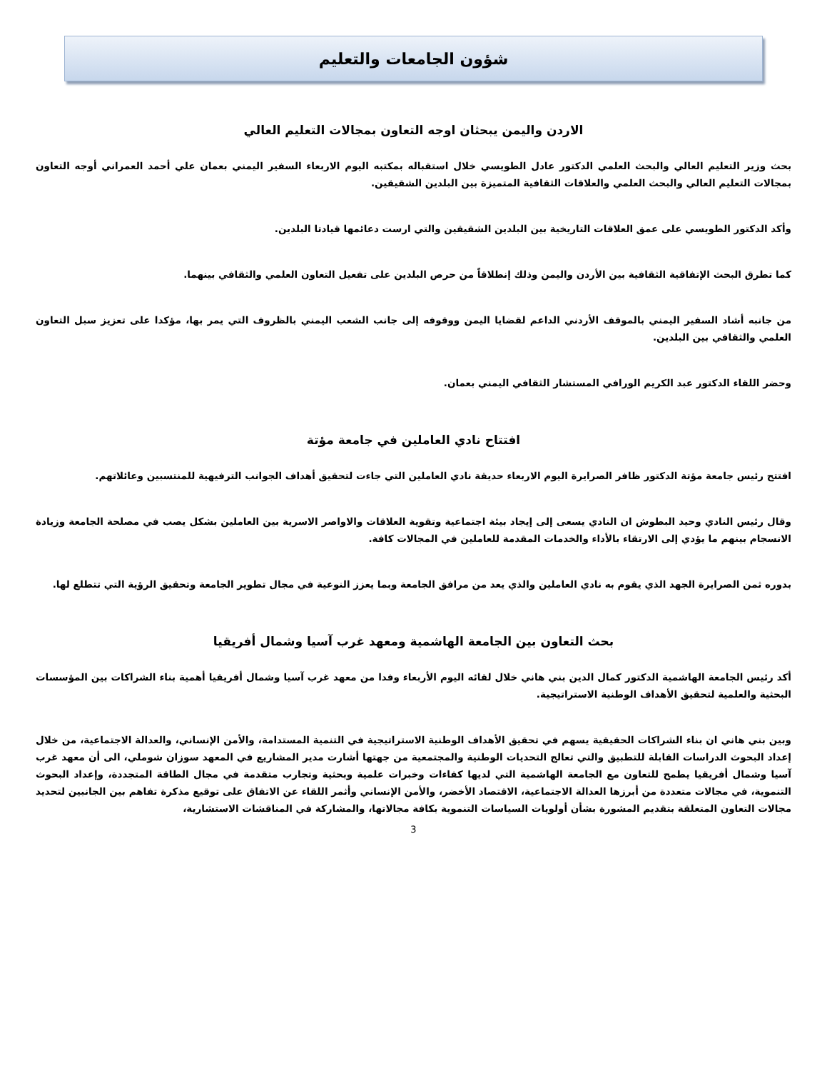شؤون الجامعات والتعليم
الاردن واليمن يبحثان اوجه التعاون بمجالات التعليم العالي
بحث وزير التعليم العالي والبحث العلمي الدكتور عادل الطويسي خلال استقباله بمكتبه اليوم الاربعاء السفير اليمني بعمان علي أحمد العمراني أوجه التعاون بمجالات التعليم العالي والبحث العلمي والعلاقات الثقافية المتميزة بين البلدين الشقيقين.
وأكد الدكتور الطويسي على عمق العلاقات التاريخية بين البلدين الشقيقين والتي ارست دعائمها قيادتا البلدين.
كما تطرق البحث الإتفاقية الثقافية بين الأردن واليمن وذلك إنطلاقاً من حرص البلدين على تفعيل التعاون العلمي والثقافي بينهما.
من جانبه أشاد السفير اليمني بالموقف الأردني الداعم لقضايا اليمن ووقوفه إلى جانب الشعب اليمني بالظروف التي يمر بها، مؤكدا على تعزيز سبل التعاون العلمي والثقافي بين البلدين.
وحضر اللقاء الدكتور عبد الكريم الورافي المستشار الثقافي اليمني بعمان.
افتتاح نادي العاملين في جامعة مؤتة
افتتح رئيس جامعة مؤتة الدكتور ظافر الصرايرة اليوم الاربعاء حديقة نادي العاملين التي جاءت لتحقيق أهداف الجوانب الترفيهية للمنتسبين وعائلاتهم.
وقال رئيس النادي وحيد البطوش ان النادي يسعى إلى إيجاد بيئة اجتماعية وتقوية العلاقات والاواصر الاسرية بين العاملين بشكل يصب في مصلحة الجامعة وزيادة الانسجام بينهم ما يؤدي إلى الارتقاء بالأداء والخدمات المقدمة للعاملين في المجالات كافة.
بدوره ثمن الصرايرة الجهد الذي يقوم به نادي العاملين والذي يعد من مرافق الجامعة وبما يعزز النوعية في مجال تطوير الجامعة وتحقيق الرؤية التي تتطلع لها.
بحث التعاون بين الجامعة الهاشمية ومعهد غرب آسيا وشمال أفريقيا
أكد رئيس الجامعة الهاشمية الدكتور كمال الدين بني هاني خلال لقائه اليوم الأربعاء وفدا من معهد غرب آسيا وشمال أفريقيا أهمية بناء الشراكات بين المؤسسات البحثية والعلمية لتحقيق الأهداف الوطنية الاستراتيجية.
وبين بني هاني ان بناء الشراكات الحقيقية يسهم في تحقيق الأهداف الوطنية الاستراتيجية في التنمية المستدامة، والأمن الإنساني، والعدالة الاجتماعية، من خلال إعداد البحوث الدراسات القابلة للتطبيق والتي تعالج التحديات الوطنية والمجتمعية من جهتها أشارت مدير المشاريع في المعهد سوزان شوملي، الى أن معهد غرب آسيا وشمال أفريقيا يطمح للتعاون مع الجامعة الهاشمية التي لديها كفاءات وخبرات علمية وبحثية وتجارب متقدمة في مجال الطاقة المتجددة، وإعداد البحوث التنموية، في مجالات متعددة من أبرزها العدالة الاجتماعية، الاقتصاد الأخضر، والأمن الإنساني وأثمر اللقاء عن الاتفاق على توقيع مذكرة تفاهم بين الجانبين لتحديد مجالات التعاون المتعلقة بتقديم المشورة بشأن أولويات السياسات التنموية بكافة مجالاتها، والمشاركة في المناقشات الاستشارية،
3